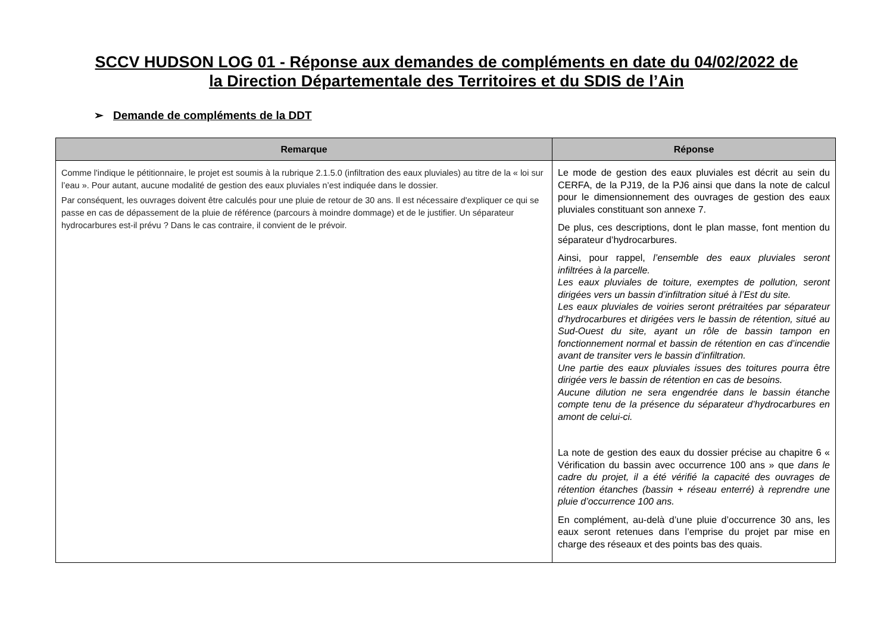SCCV HUDSON LOG 01 - Réponse aux demandes de compléments en date du 04/02/2022 de
la Direction Départementale des Territoires et du SDIS de l’Ain
➢ Demande de compléments de la DDT
| Remarque | Réponse |
| --- | --- |
| Comme l'indique le pétitionnaire, le projet est soumis à la rubrique 2.1.5.0 (infiltration des eaux pluviales) au titre de la « loi sur l’eau ». Pour autant, aucune modalité de gestion des eaux pluviales n’est indiquée dans le dossier. Par conséquent, les ouvrages doivent être calculés pour une pluie de retour de 30 ans. Il est nécessaire d'expliquer ce qui se passe en cas de dépassement de la pluie de référence (parcours à moindre dommage) et de le justifier. Un séparateur hydrocarbures est-il prévu ? Dans le cas contraire, il convient de le prévoir. | Le mode de gestion des eaux pluviales est décrit au sein du CERFA, de la PJ19, de la PJ6 ainsi que dans la note de calcul pour le dimensionnement des ouvrages de gestion des eaux pluviales constituant son annexe 7. De plus, ces descriptions, dont le plan masse, font mention du séparateur d’hydrocarbures. Ainsi, pour rappel, l’ensemble des eaux pluviales seront infiltrées à la parcelle. Les eaux pluviales de toiture, exemptes de pollution, seront dirigées vers un bassin d’infiltration situé à l’Est du site. Les eaux pluviales de voiries seront prétraitées par séparateur d’hydrocarbures et dirigées vers le bassin de rétention, situé au Sud-Ouest du site, ayant un rôle de bassin tampon en fonctionnement normal et bassin de rétention en cas d’incendie avant de transiter vers le bassin d’infiltration. Une partie des eaux pluviales issues des toitures pourra être dirigée vers le bassin de rétention en cas de besoins. Aucune dilution ne sera engendrée dans le bassin étanche compte tenu de la présence du séparateur d’hydrocarbures en amont de celui-ci. La note de gestion des eaux du dossier précise au chapitre 6 « Vérification du bassin avec occurrence 100 ans » que dans le cadre du projet, il a été vérifié la capacité des ouvrages de rétention étanches (bassin + réseau enterré) à reprendre une pluie d’occurrence 100 ans. En complément, au-delà d’une pluie d’occurrence 30 ans, les eaux seront retenues dans l’emprise du projet par mise en charge des réseaux et des points bas des quais. |